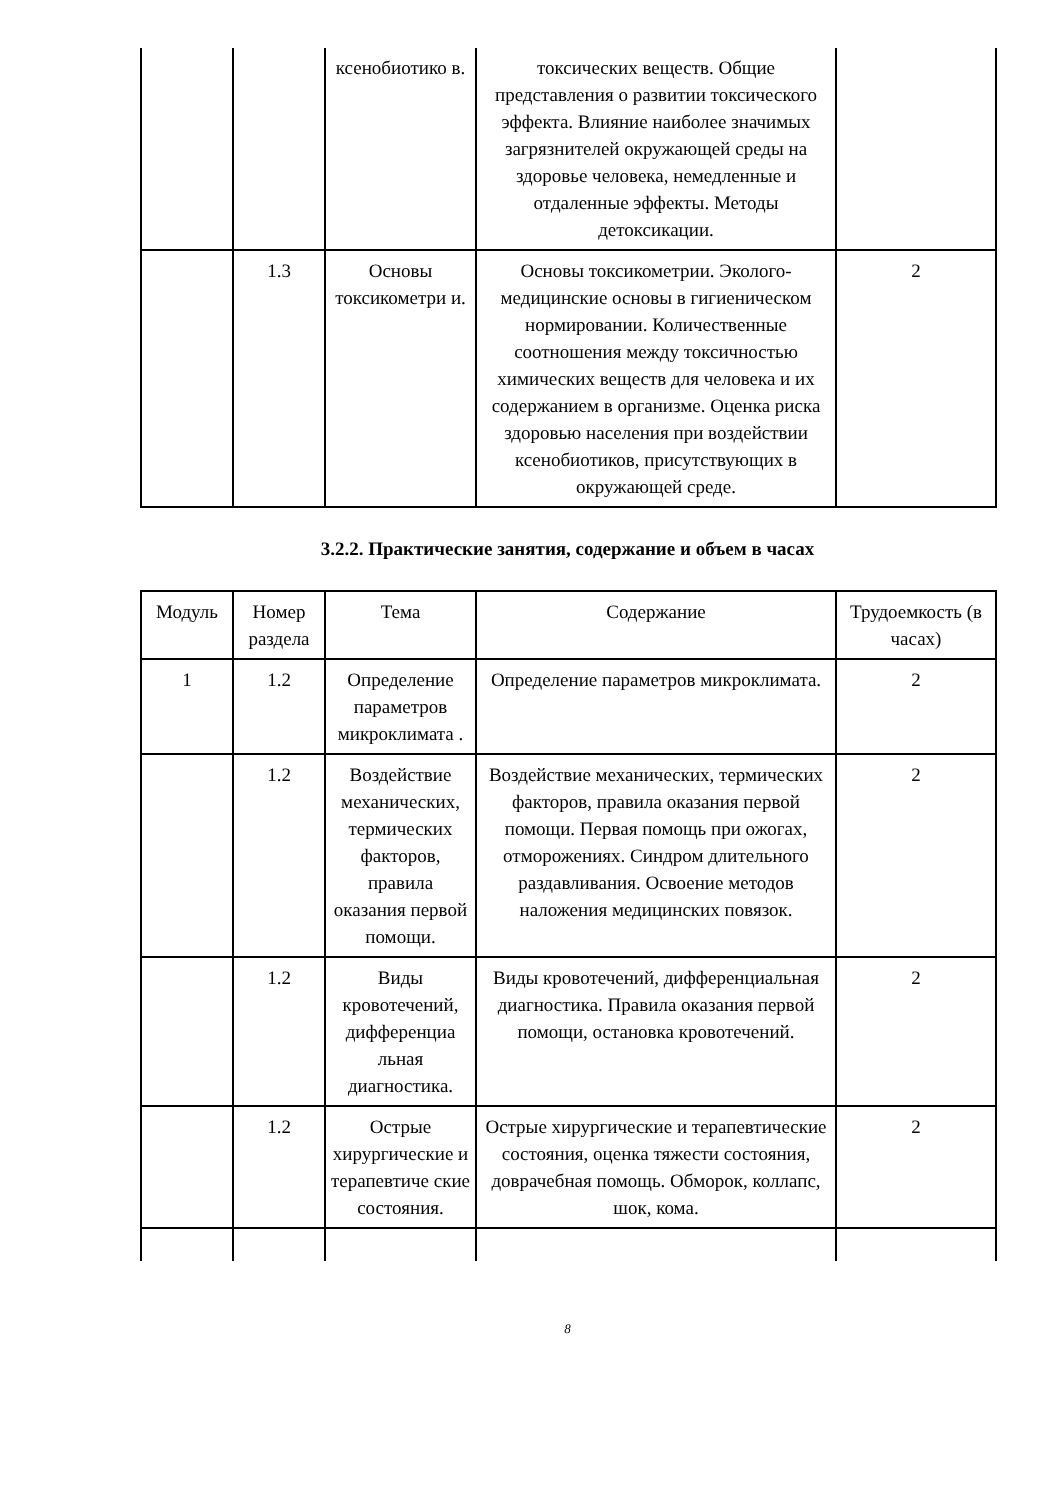| | | ксенобиотико в. | токсических веществ. Общие представления о развитии токсического эффекта. Влияние наиболее значимых загрязнителей окружающей среды на здоровье человека, немедленные и отдаленные эффекты. Методы детоксикации. | |
| | 1.3 | Основы токсикометри и. | Основы токсикометрии. Эколого-медицинские основы в гигиеническом нормировании. Количественные соотношения между токсичностью химических веществ для человека и их содержанием в организме. Оценка риска здоровью населения при воздействии ксенобиотиков, присутствующих в окружающей среде. | 2 |
3.2.2. Практические занятия, содержание и объем в часах
| Модуль | Номер раздела | Тема | Содержание | Трудоемкость (в часах) |
| --- | --- | --- | --- | --- |
| 1 | 1.2 | Определение параметров микроклимата . | Определение параметров микроклимата. | 2 |
| | 1.2 | Воздействие механических, термических факторов, правила оказания первой помощи. | Воздействие механических, термических факторов, правила оказания первой помощи. Первая помощь при ожогах, отморожениях. Синдром длительного раздавливания. Освоение методов наложения медицинских повязок. | 2 |
| | 1.2 | Виды кровотечений, дифференциа льная диагностика. | Виды кровотечений, дифференциальная диагностика. Правила оказания первой помощи, остановка кровотечений. | 2 |
| | 1.2 | Острые хирургические и терапевтиче ские состояния. | Острые хирургические и терапевтические состояния, оценка тяжести состояния, доврачебная помощь. Обморок, коллапс, шок, кома. | 2 |
8